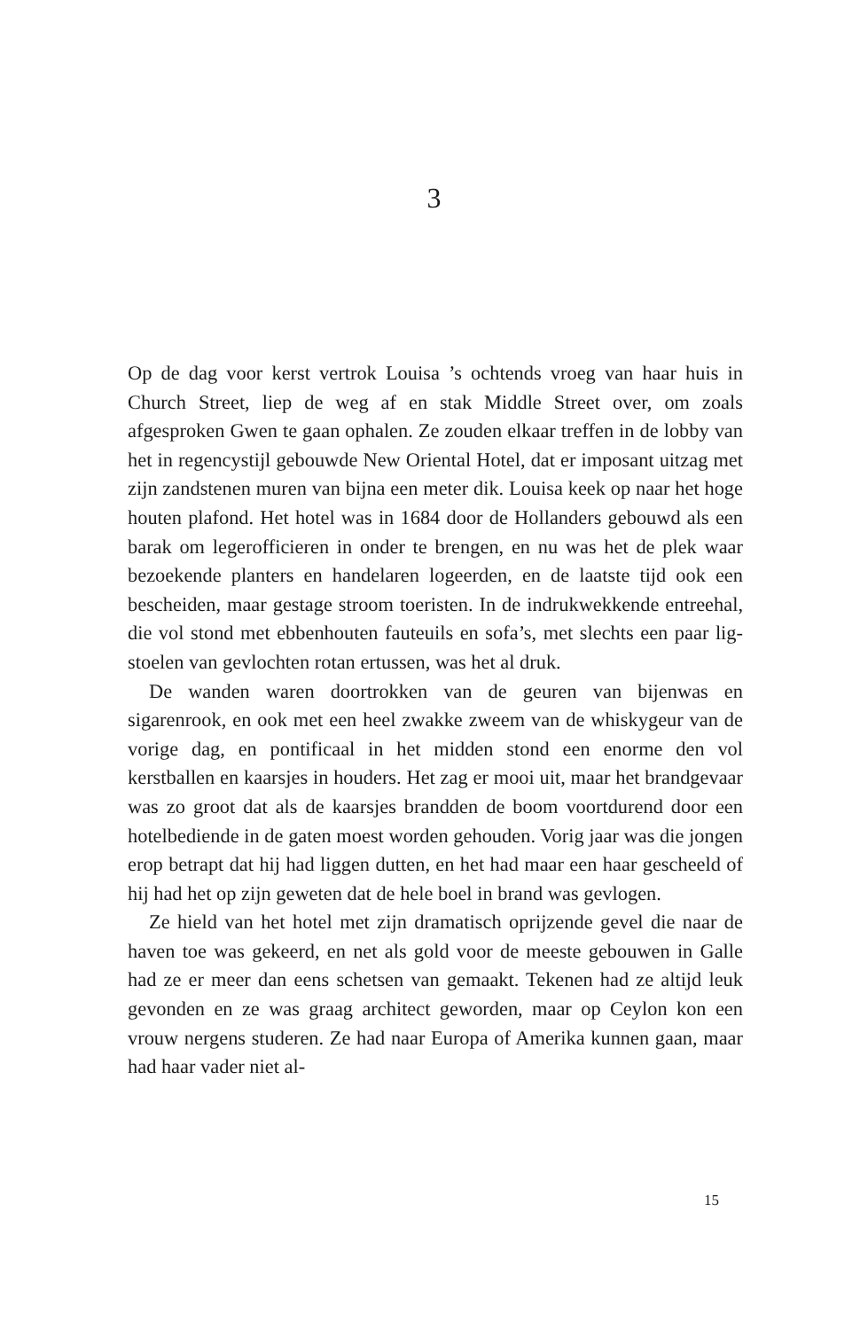3
Op de dag voor kerst vertrok Louisa ’s ochtends vroeg van haar huis in Church Street, liep de weg af en stak Middle Street over, om zoals afgesproken Gwen te gaan ophalen. Ze zouden elkaar treffen in de lobby van het in regencystijl gebouwde New Oriental Hotel, dat er imposant uitzag met zijn zandstenen muren van bijna een meter dik. Louisa keek op naar het hoge houten plafond. Het hotel was in 1684 door de Hollanders gebouwd als een barak om legerofficieren in onder te brengen, en nu was het de plek waar bezoekende planters en handelaren logeerden, en de laatste tijd ook een bescheiden, maar gestage stroom toeristen. In de indrukwekkende entreehal, die vol stond met ebbenhouten fauteuils en sofa’s, met slechts een paar lig­stoelen van gevlochten rotan ertussen, was het al druk.
De wanden waren doortrokken van de geuren van bijenwas en sigarenrook, en ook met een heel zwakke zweem van de whiskygeur van de vorige dag, en pontificaal in het midden stond een enorme den vol kerstballen en kaarsjes in houders. Het zag er mooi uit, maar het brandgevaar was zo groot dat als de kaarsjes brandden de boom voortdurend door een hotelbediende in de gaten moest worden ge­houden. Vorig jaar was die jongen erop betrapt dat hij had liggen dutten, en het had maar een haar gescheeld of hij had het op zijn geweten dat de hele boel in brand was gevlogen.
Ze hield van het hotel met zijn dramatisch oprijzende gevel die naar de haven toe was gekeerd, en net als gold voor de meeste ge­bouwen in Galle had ze er meer dan eens schetsen van gemaakt. Tekenen had ze altijd leuk gevonden en ze was graag architect ge­worden, maar op Ceylon kon een vrouw nergens studeren. Ze had naar Europa of Amerika kunnen gaan, maar had haar vader niet al-
15